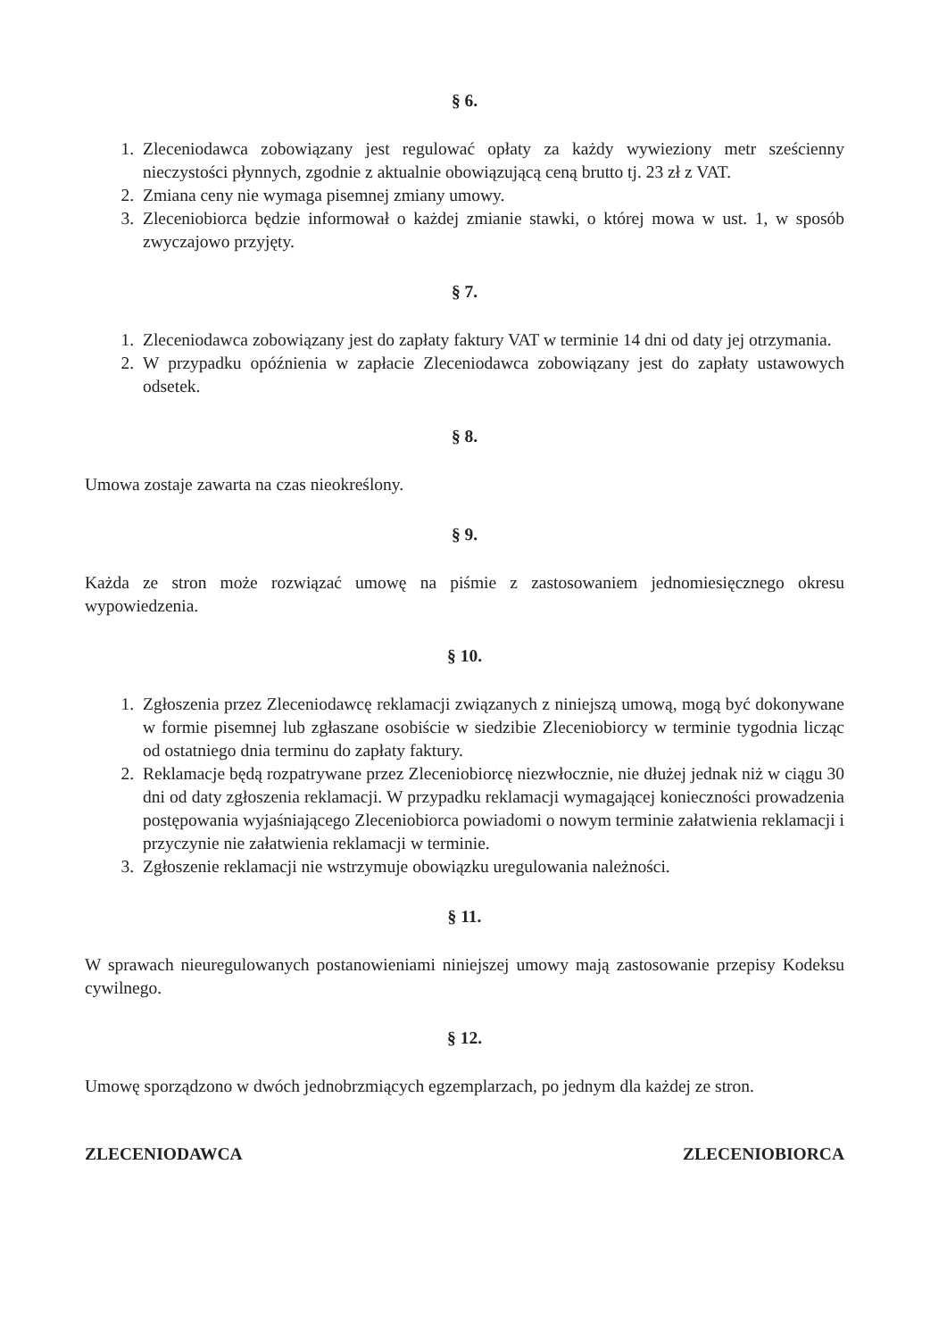§ 6.
1. Zleceniodawca zobowiązany jest regulować opłaty za każdy wywieziony metr sześcienny nieczystości płynnych, zgodnie z aktualnie obowiązującą ceną brutto tj. 23 zł z VAT.
2. Zmiana ceny nie wymaga pisemnej zmiany umowy.
3. Zleceniobiorca będzie informował o każdej zmianie stawki, o której mowa w ust. 1, w sposób zwyczajowo przyjęty.
§ 7.
1. Zleceniodawca zobowiązany jest do zapłaty faktury VAT w terminie 14 dni od daty jej otrzymania.
2. W przypadku opóźnienia w zapłacie Zleceniodawca zobowiązany jest do zapłaty ustawowych odsetek.
§ 8.
Umowa zostaje zawarta na czas nieokreślony.
§ 9.
Każda ze stron może rozwiązać umowę na piśmie z zastosowaniem jednomiesięcznego okresu wypowiedzenia.
§ 10.
1. Zgłoszenia przez Zleceniodawcę reklamacji związanych z niniejszą umową, mogą być dokonywane w formie pisemnej lub zgłaszane osobiście w siedzibie Zleceniobiorcy w terminie tygodnia licząc od ostatniego dnia terminu do zapłaty faktury.
2. Reklamacje będą rozpatrywane przez Zleceniobiorcę niezwłocznie, nie dłużej jednak niż w ciągu 30 dni od daty zgłoszenia reklamacji. W przypadku reklamacji wymagającej konieczności prowadzenia postępowania wyjaśniającego Zleceniobiorca powiadomi o nowym terminie załatwienia reklamacji i przyczynie nie załatwienia reklamacji w terminie.
3. Zgłoszenie reklamacji nie wstrzymuje obowiązku uregulowania należności.
§ 11.
W sprawach nieuregulowanych postanowieniami niniejszej umowy mają zastosowanie przepisy Kodeksu cywilnego.
§ 12.
Umowę sporządzono w dwóch jednobrzmiących egzemplarzach, po jednym dla każdej ze stron.
ZLECENIODAWCA ZLECENIOBIORCA